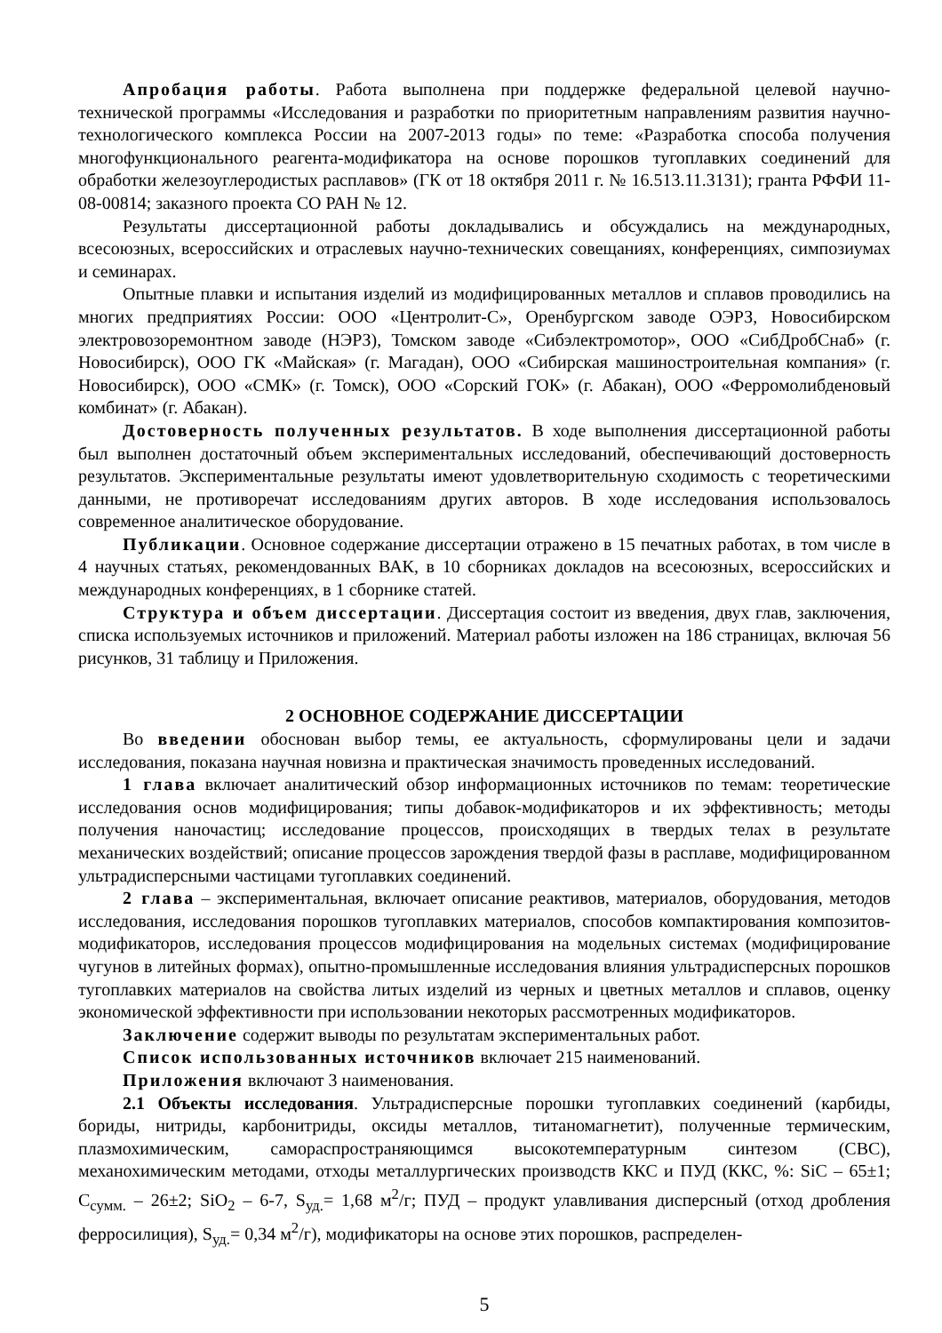Апробация работы. Работа выполнена при поддержке федеральной целевой научно-технической программы «Исследования и разработки по приоритетным направлениям развития научно-технологического комплекса России на 2007-2013 годы» по теме: «Разработка способа получения многофункционального реагента-модификатора на основе порошков тугоплавких соединений для обработки железоуглеродистых расплавов» (ГК от 18 октября 2011 г. № 16.513.11.3131); гранта РФФИ 11-08-00814; заказного проекта СО РАН № 12.
Результаты диссертационной работы докладывались и обсуждались на международных, всесоюзных, всероссийских и отраслевых научно-технических совещаниях, конференциях, симпозиумах и семинарах.
Опытные плавки и испытания изделий из модифицированных металлов и сплавов проводились на многих предприятиях России: ООО «Центролит-С», Оренбургском заводе ОЭРЗ, Новосибирском электровозоремонтном заводе (НЭРЗ), Томском заводе «Сибэлектромотор», ООО «СибДробСнаб» (г. Новосибирск), ООО ГК «Майская» (г. Магадан), ООО «Сибирская машиностроительная компания» (г. Новосибирск), ООО «СМК» (г. Томск), ООО «Сорский ГОК» (г. Абакан), ООО «Ферромолибденовый комбинат» (г. Абакан).
Достоверность полученных результатов. В ходе выполнения диссертационной работы был выполнен достаточный объем экспериментальных исследований, обеспечивающий достоверность результатов. Экспериментальные результаты имеют удовлетворительную сходимость с теоретическими данными, не противоречат исследованиям других авторов. В ходе исследования использовалось современное аналитическое оборудование.
Публикации. Основное содержание диссертации отражено в 15 печатных работах, в том числе в 4 научных статьях, рекомендованных ВАК, в 10 сборниках докладов на всесоюзных, всероссийских и международных конференциях, в 1 сборнике статей.
Структура и объем диссертации. Диссертация состоит из введения, двух глав, заключения, списка используемых источников и приложений. Материал работы изложен на 186 страницах, включая 56 рисунков, 31 таблицу и Приложения.
2 ОСНОВНОЕ СОДЕРЖАНИЕ ДИССЕРТАЦИИ
Во введении обоснован выбор темы, ее актуальность, сформулированы цели и задачи исследования, показана научная новизна и практическая значимость проведенных исследований.
1 глава включает аналитический обзор информационных источников по темам: теоретические исследования основ модифицирования; типы добавок-модификаторов и их эффективность; методы получения наночастиц; исследование процессов, происходящих в твердых телах в результате механических воздействий; описание процессов зарождения твердой фазы в расплаве, модифицированном ультрадисперсными частицами тугоплавких соединений.
2 глава – экспериментальная, включает описание реактивов, материалов, оборудования, методов исследования, исследования порошков тугоплавких материалов, способов компактирования композитов-модификаторов, исследования процессов модифицирования на модельных системах (модифицирование чугунов в литейных формах), опытно-промышленные исследования влияния ультрадисперсных порошков тугоплавких материалов на свойства литых изделий из черных и цветных металлов и сплавов, оценку экономической эффективности при использовании некоторых рассмотренных модификаторов.
Заключение содержит выводы по результатам экспериментальных работ.
Список использованных источников включает 215 наименований.
Приложения включают 3 наименования.
2.1 Объекты исследования. Ультрадисперсные порошки тугоплавких соединений (карбиды, бориды, нитриды, карбонитриды, оксиды металлов, титаномагнетит), полученные термическим, плазмохимическим, самораспространяющимся высокотемпературным синтезом (СВС), механохимическим методами, отходы металлургических производств ККС и ПУД (ККС, %: SiC – 65±1; С<sub>сумм.</sub> – 26±2; SiO<sub>2</sub> – 6-7, S<sub>уд.</sub>= 1,68 м<sup>2</sup>/г; ПУД – продукт улавливания дисперсный (отход дробления ферросилиция), S<sub>уд.</sub>= 0,34 м<sup>2</sup>/г), модификаторы на основе этих порошков, распределен-
5